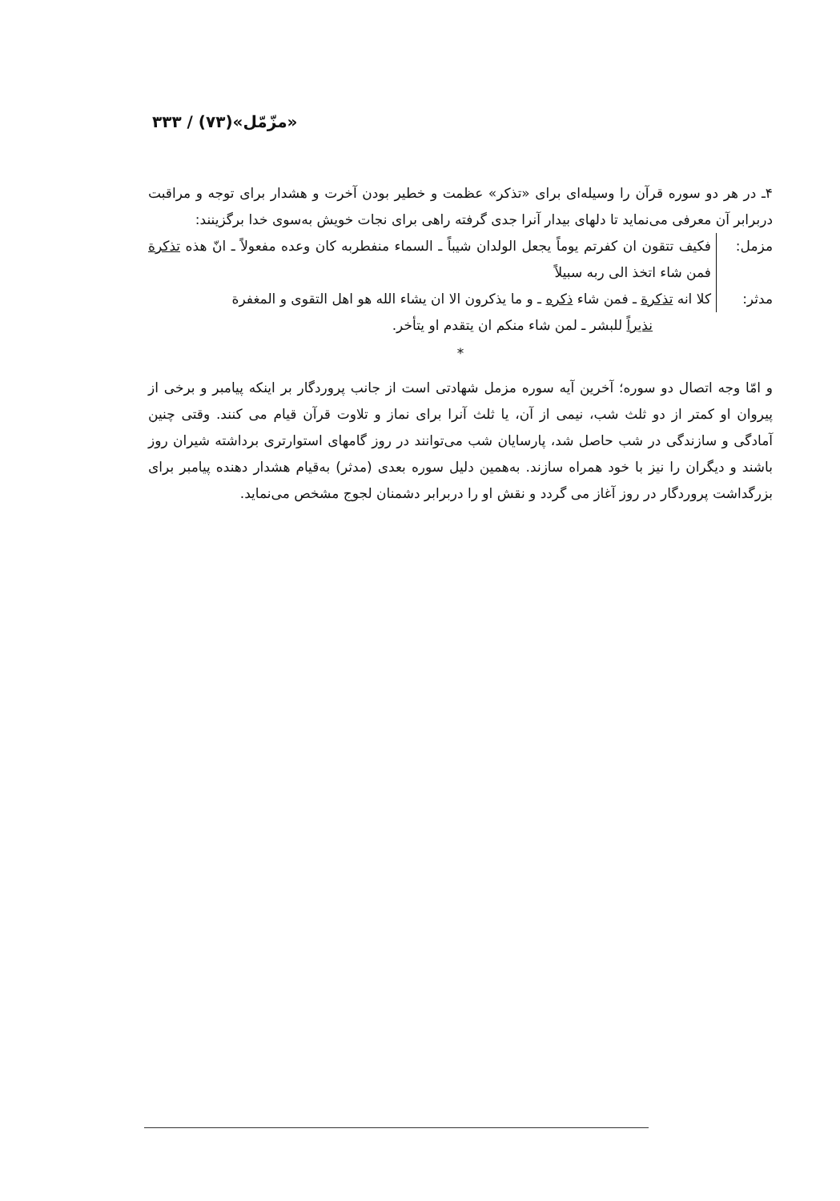«مزّمّل»(۷۳) / ۳۳۳
۴ـ در هر دو سوره قرآن را وسیله‌ای برای «تذکر» عظمت و خطیر بودن آخرت و هشدار برای توجه و مراقبت دربرابر آن معرفی می‌نماید تا دلهای بیدار آنرا جدی گرفته راهی برای نجات خویش به‌سوی خدا برگزینند:
مزمل: فکیف تتقون ان کفرتم یوماً یجعل الولدان شیباً ـ السماء منفطربه کان وعده مفعولاً ـ انّ هذه تذکرة فمن شاء اتخذ الی ربه سبیلاً
مدثر: کلا انه تذکرة ـ فمن شاء ذکره ـ و ما یذکرون الا ان یشاء الله هو اهل التقوی و المغفرة
نذیراً للبشر ـ لمن شاء منکم ان یتقدم او یتأخر.
*
و امّا وجه اتصال دو سوره؛ آخرین آیه سوره مزمل شهادتی است از جانب پروردگار بر اینکه پیامبر و برخی از پیروان او کمتر از دو ثلث شب، نیمی از آن، یا ثلث آنرا برای نماز و تلاوت قرآن قیام می کنند. وقتی چنین آمادگی و سازندگی در شب حاصل شد، پارسایان شب می‌توانند در روز گامهای استوارتری برداشته شیران روز باشند و دیگران را نیز با خود همراه سازند. به‌همین دلیل سوره بعدی (مدثر) به‌قیام هشدار دهنده پیامبر برای بزرگداشت پروردگار در روز آغاز می گردد و نقش او را دربرابر دشمنان لجوج مشخص می‌نماید.